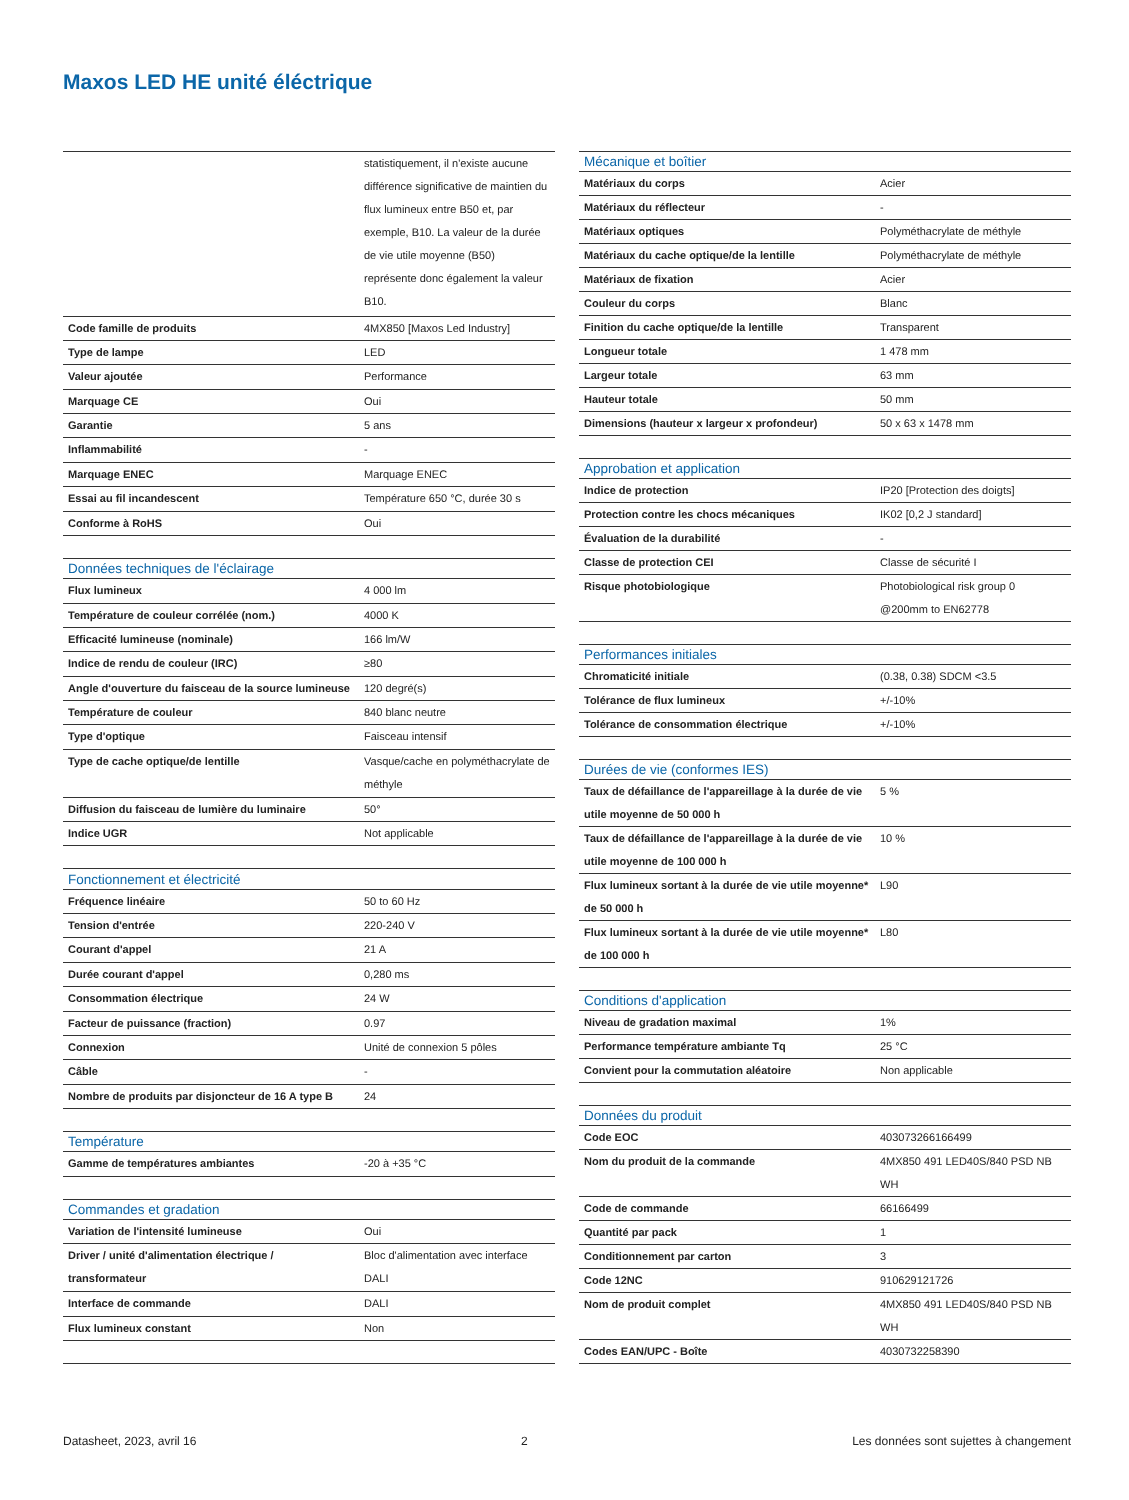Maxos LED HE unité éléctrique
| | statistiquement, il n'existe aucune différence significative de maintien du flux lumineux entre B50 et, par exemple, B10. La valeur de la durée de vie utile moyenne (B50) représente donc également la valeur B10. |
| Code famille de produits | 4MX850 [Maxos Led Industry] |
| Type de lampe | LED |
| Valeur ajoutée | Performance |
| Marquage CE | Oui |
| Garantie | 5 ans |
| Inflammabilité | - |
| Marquage ENEC | Marquage ENEC |
| Essai au fil incandescent | Température 650 °C, durée 30 s |
| Conforme à RoHS | Oui |
| Données techniques de l'éclairage | |
| Flux lumineux | 4 000 lm |
| Température de couleur corrélée (nom.) | 4000 K |
| Efficacité lumineuse (nominale) | 166 lm/W |
| Indice de rendu de couleur (IRC) | ≥80 |
| Angle d'ouverture du faisceau de la source lumineuse | 120 degré(s) |
| Température de couleur | 840 blanc neutre |
| Type d'optique | Faisceau intensif |
| Type de cache optique/de lentille | Vasque/cache en polyméthacrylate de méthyle |
| Diffusion du faisceau de lumière du luminaire | 50° |
| Indice UGR | Not applicable |
| Fonctionnement et électricité | |
| Fréquence linéaire | 50 to 60 Hz |
| Tension d'entrée | 220-240 V |
| Courant d'appel | 21 A |
| Durée courant d'appel | 0,280 ms |
| Consommation électrique | 24 W |
| Facteur de puissance (fraction) | 0.97 |
| Connexion | Unité de connexion 5 pôles |
| Câble | - |
| Nombre de produits par disjoncteur de 16 A type B | 24 |
| Température | |
| Gamme de températures ambiantes | -20 à +35 °C |
| Commandes et gradation | |
| Variation de l'intensité lumineuse | Oui |
| Driver / unité d'alimentation électrique / transformateur | Bloc d'alimentation avec interface DALI |
| Interface de commande | DALI |
| Flux lumineux constant | Non |
| Mécanique et boîtier | |
| --- | --- |
| Matériaux du corps | Acier |
| Matériaux du réflecteur | - |
| Matériaux optiques | Polyméthacrylate de méthyle |
| Matériaux du cache optique/de la lentille | Polyméthacrylate de méthyle |
| Matériaux de fixation | Acier |
| Couleur du corps | Blanc |
| Finition du cache optique/de la lentille | Transparent |
| Longueur totale | 1 478 mm |
| Largeur totale | 63 mm |
| Hauteur totale | 50 mm |
| Dimensions (hauteur x largeur x profondeur) | 50 x 63 x 1478 mm |
| Approbation et application | |
| Indice de protection | IP20 [Protection des doigts] |
| Protection contre les chocs mécaniques | IK02 [0,2 J standard] |
| Évaluation de la durabilité | - |
| Classe de protection CEI | Classe de sécurité I |
| Risque photobiologique | Photobiological risk group 0 @200mm to EN62778 |
| Performances initiales | |
| Chromaticité initiale | (0.38, 0.38) SDCM <3.5 |
| Tolérance de flux lumineux | +/-10% |
| Tolérance de consommation électrique | +/-10% |
| Durées de vie (conformes IES) | |
| Taux de défaillance de l'appareillage à la durée de vie utile moyenne de 50 000 h | 5 % |
| Taux de défaillance de l'appareillage à la durée de vie utile moyenne de 100 000 h | 10 % |
| Flux lumineux sortant à la durée de vie utile moyenne* de 50 000 h | L90 |
| Flux lumineux sortant à la durée de vie utile moyenne* de 100 000 h | L80 |
| Conditions d'application | |
| Niveau de gradation maximal | 1% |
| Performance température ambiante Tq | 25 °C |
| Convient pour la commutation aléatoire | Non applicable |
| Données du produit | |
| Code EOC | 403073266166499 |
| Nom du produit de la commande | 4MX850 491 LED40S/840 PSD NB WH |
| Code de commande | 66166499 |
| Quantité par pack | 1 |
| Conditionnement par carton | 3 |
| Code 12NC | 910629121726 |
| Nom de produit complet | 4MX850 491 LED40S/840 PSD NB WH |
| Codes EAN/UPC - Boîte | 4030732258390 |
Datasheet, 2023, avril 16 2 Les données sont sujettes à changement